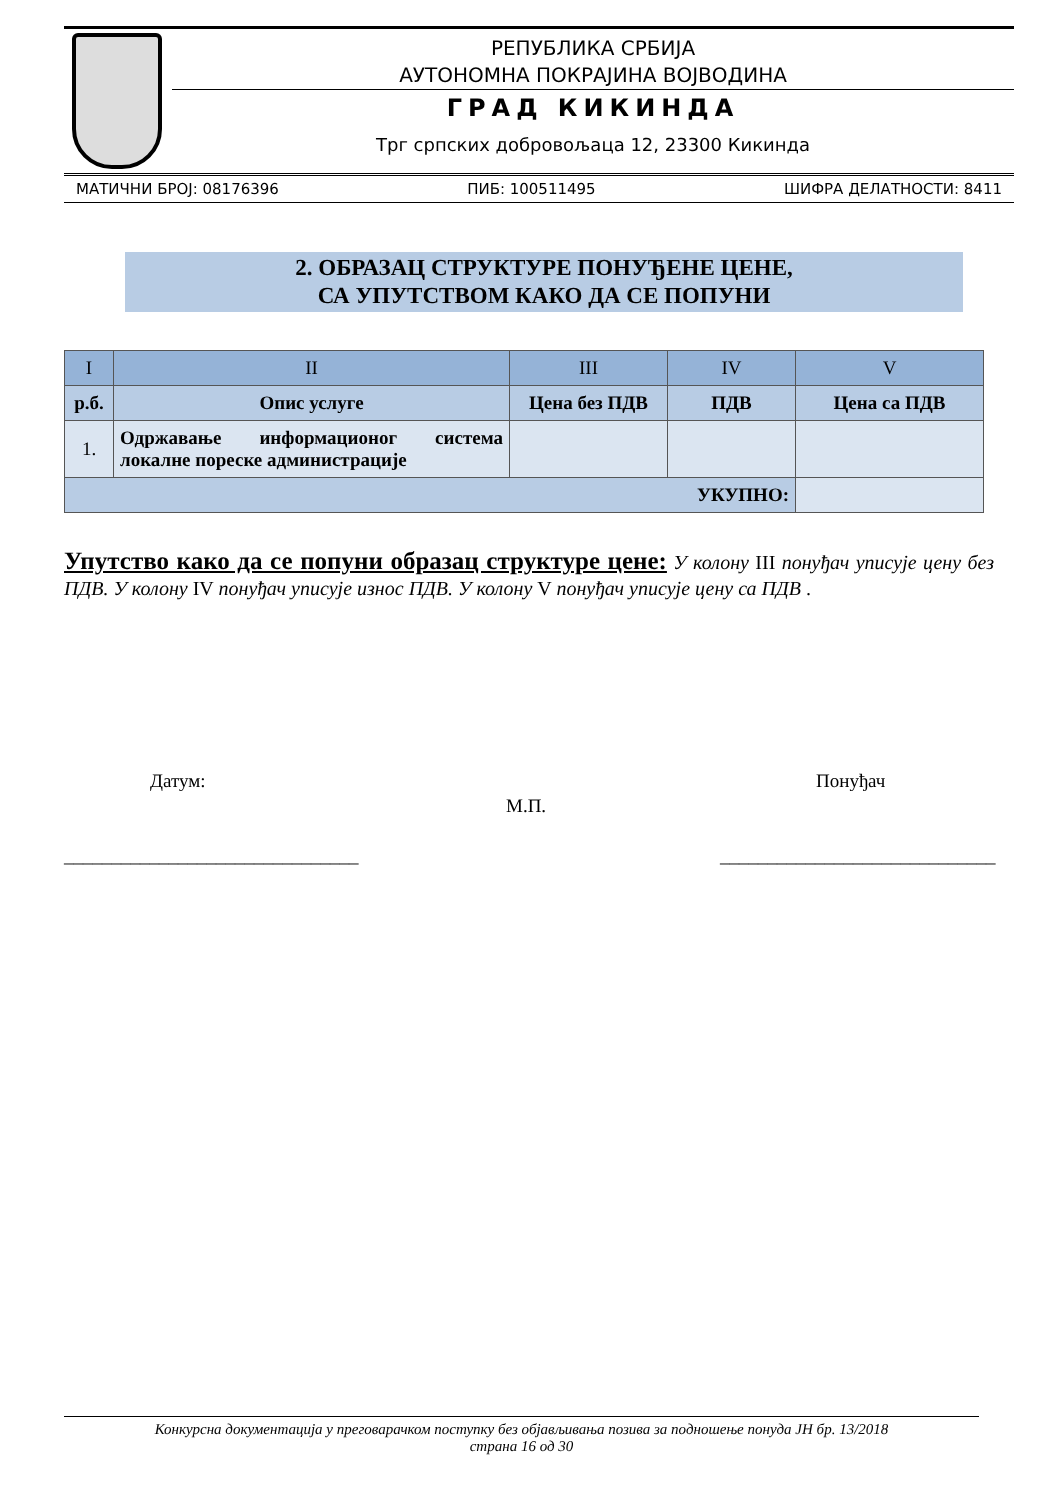РЕПУБЛИКА СРБИЈА
АУТОНОМНА ПОКРАЈИНА ВОЈВОДИНА
ГРАД КИКИНДА
Трг српских добровољаца 12, 23300 Кикинда
МАТИЧНИ БРОЈ: 08176396 ПИБ: 100511495 ШИФРА ДЕЛАТНОСТИ: 8411
2. ОБРАЗАЦ СТРУКТУРЕ ПОНУЂЕНЕ ЦЕНЕ,
СА УПУТСТВОМ КАКО ДА СЕ ПОПУНИ
| I | II | III | IV | V |
| --- | --- | --- | --- | --- |
| р.б. | Опис услуге | Цена без ПДВ | ПДВ | Цена са ПДВ |
| 1. | Одржавање информационог система локалне пореске администрације | | | |
| УКУПНО: | | | | |
Упутство како да се попуни образац структуре цене: У колону III понуђач уписује цену без ПДВ. У колону IV понуђач уписује износ ПДВ. У колону V понуђач уписује цену са ПДВ .
Датум:
М.П.
Понуђач
_______________________________
_____________________________
Конкурсна документација у преговарачком поступку без објављивања позива за подношење понуда ЈН бр. 13/2018
страна 16 од 30